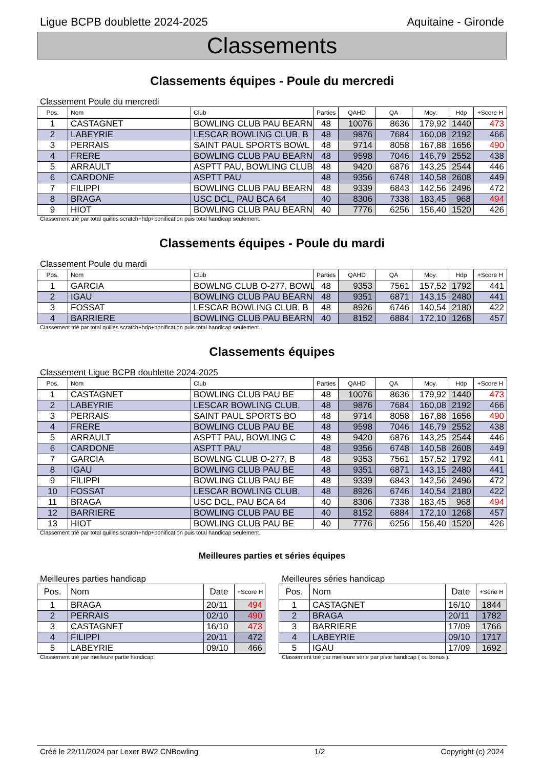Ligue BCPB doublette 2024-2025 Aquitaine - Gironde
Classements
Classements équipes - Poule du mercredi
Classement Poule du mercredi
| Pos. | Nom | Club | Parties | QAHD | QA | Moy. | Hdp | +Score H |
| --- | --- | --- | --- | --- | --- | --- | --- | --- |
| 1 | CASTAGNET | BOWLING CLUB PAU BEARN | 48 | 10076 | 8636 | 179,92 | 1440 | 473 |
| 2 | LABEYRIE | LESCAR BOWLING CLUB, B | 48 | 9876 | 7684 | 160,08 | 2192 | 466 |
| 3 | PERRAIS | SAINT PAUL SPORTS BOWL | 48 | 9714 | 8058 | 167,88 | 1656 | 490 |
| 4 | FRERE | BOWLING CLUB PAU BEARN | 48 | 9598 | 7046 | 146,79 | 2552 | 438 |
| 5 | ARRAULT | ASPTT PAU, BOWLING CLUB | 48 | 9420 | 6876 | 143,25 | 2544 | 446 |
| 6 | CARDONE | ASPTT PAU | 48 | 9356 | 6748 | 140,58 | 2608 | 449 |
| 7 | FILIPPI | BOWLING CLUB PAU BEARN | 48 | 9339 | 6843 | 142,56 | 2496 | 472 |
| 8 | BRAGA | USC DCL, PAU BCA 64 | 40 | 8306 | 7338 | 183,45 | 968 | 494 |
| 9 | HIOT | BOWLING CLUB PAU BEARN | 40 | 7776 | 6256 | 156,40 | 1520 | 426 |
Classement trié par total quilles scratch+hdp+bonification puis total handicap seulement.
Classements équipes - Poule du mardi
Classement Poule du mardi
| Pos. | Nom | Club | Parties | QAHD | QA | Moy. | Hdp | +Score H |
| --- | --- | --- | --- | --- | --- | --- | --- | --- |
| 1 | GARCIA | BOWLNG CLUB O-277, BOWL | 48 | 9353 | 7561 | 157,52 | 1792 | 441 |
| 2 | IGAU | BOWLING CLUB PAU BEARN | 48 | 9351 | 6871 | 143,15 | 2480 | 441 |
| 3 | FOSSAT | LESCAR BOWLING CLUB, B | 48 | 8926 | 6746 | 140,54 | 2180 | 422 |
| 4 | BARRIERE | BOWLING CLUB PAU BEARN | 40 | 8152 | 6884 | 172,10 | 1268 | 457 |
Classement trié par total quilles scratch+hdp+bonification puis total handicap seulement.
Classements équipes
Classement Ligue BCPB doublette 2024-2025
| Pos. | Nom | Club | Parties | QAHD | QA | Moy. | Hdp | +Score H |
| --- | --- | --- | --- | --- | --- | --- | --- | --- |
| 1 | CASTAGNET | BOWLING CLUB PAU BE | 48 | 10076 | 8636 | 179,92 | 1440 | 473 |
| 2 | LABEYRIE | LESCAR BOWLING CLUB, | 48 | 9876 | 7684 | 160,08 | 2192 | 466 |
| 3 | PERRAIS | SAINT PAUL SPORTS BO | 48 | 9714 | 8058 | 167,88 | 1656 | 490 |
| 4 | FRERE | BOWLING CLUB PAU BE | 48 | 9598 | 7046 | 146,79 | 2552 | 438 |
| 5 | ARRAULT | ASPTT PAU, BOWLING C | 48 | 9420 | 6876 | 143,25 | 2544 | 446 |
| 6 | CARDONE | ASPTT PAU | 48 | 9356 | 6748 | 140,58 | 2608 | 449 |
| 7 | GARCIA | BOWLNG CLUB O-277, B | 48 | 9353 | 7561 | 157,52 | 1792 | 441 |
| 8 | IGAU | BOWLING CLUB PAU BE | 48 | 9351 | 6871 | 143,15 | 2480 | 441 |
| 9 | FILIPPI | BOWLING CLUB PAU BE | 48 | 9339 | 6843 | 142,56 | 2496 | 472 |
| 10 | FOSSAT | LESCAR BOWLING CLUB, | 48 | 8926 | 6746 | 140,54 | 2180 | 422 |
| 11 | BRAGA | USC DCL, PAU BCA 64 | 40 | 8306 | 7338 | 183,45 | 968 | 494 |
| 12 | BARRIERE | BOWLING CLUB PAU BE | 40 | 8152 | 6884 | 172,10 | 1268 | 457 |
| 13 | HIOT | BOWLING CLUB PAU BE | 40 | 7776 | 6256 | 156,40 | 1520 | 426 |
Classement trié par total quilles scratch+hdp+bonification puis total handicap seulement.
Meilleures parties et séries équipes
Meilleures parties handicap
| Pos. | Nom | Date | +Score H |
| --- | --- | --- | --- |
| 1 | BRAGA | 20/11 | 494 |
| 2 | PERRAIS | 02/10 | 490 |
| 3 | CASTAGNET | 16/10 | 473 |
| 4 | FILIPPI | 20/11 | 472 |
| 5 | LABEYRIE | 09/10 | 466 |
Classement trié par meilleure partie handicap.
Meilleures séries handicap
| Pos. | Nom | Date | +Série H |
| --- | --- | --- | --- |
| 1 | CASTAGNET | 16/10 | 1844 |
| 2 | BRAGA | 20/11 | 1782 |
| 3 | BARRIERE | 17/09 | 1766 |
| 4 | LABEYRIE | 09/10 | 1717 |
| 5 | IGAU | 17/09 | 1692 |
Classement trié par meilleure série par piste handicap ( ou bonus ).
Créé le 22/11/2024 par Lexer BW2 CNBowling 1/2 Copyright (c) 2024